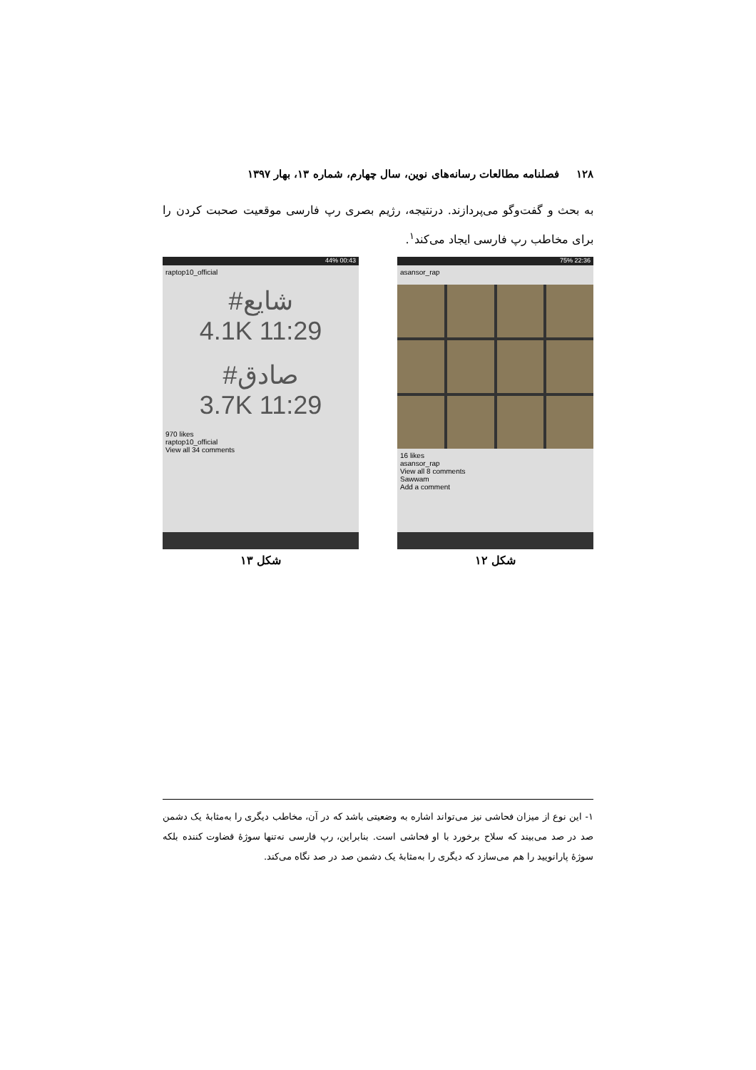۱۲۸فصلنامه مطالعات رسانه‌های نوین، سال چهارم، شماره ۱۳، بهار ۱۳۹۷
به بحث و گفت‌وگو می‌پردازند. درنتیجه، رژیم بصری رپ فارسی موقعیت صحبت کردن را برای مخاطب رپ فارسی ایجاد می‌کند<sup>۱</sup>.
44% 00:43
raptop10_official
#شایع
4.1K 11:29
#صادق
3.7K 11:29
970 likes
raptop10_official
View all 34 comments
شکل ۱۳
75% 22:36
asansor_rap
16 likes
asansor_rap
View all 8 comments
Sawwam
Add a comment
شکل ۱۲
۱- این نوع از میزان فحاشی نیز می‌تواند اشاره به وضعیتی باشد که در آن، مخاطب دیگری را به‌مثابهٔ یک دشمن صد در صد می‌بیند که سلاح برخورد با او فحاشی است. بنابراین، رپ فارسی نه‌تنها سوژهٔ قضاوت کننده بلکه سوژهٔ پارانویید را هم می‌سازد که دیگری را به‌مثابهٔ یک دشمن صد در صد نگاه می‌کند.